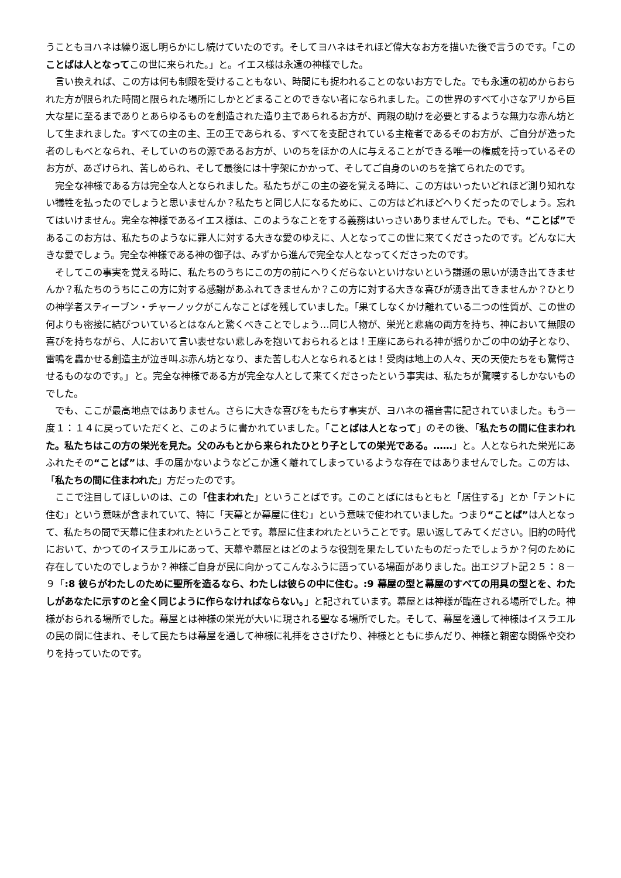うこともヨハネは繰り返し明らかにし続けていたのです。そしてヨハネはそれほど偉大なお方を描いた後で言うのです。「このことばは人となってこの世に来られた。」と。イエス様は永遠の神様でした。
言い換えれば、この方は何も制限を受けることもない、時間にも捉われることのないお方でした。でも永遠の初めからおられた方が限られた時間と限られた場所にしかとどまることのできない者になられました。この世界のすべて小さなアリから巨大な星に至るまでありとあらゆるものを創造された造り主であられるお方が、両親の助けを必要とするような無力な赤ん坊として生まれました。すべての主の主、王の王であられる、すべてを支配されている主権者であるそのお方が、ご自分が造った者のしもべとなられ、そしていのちの源であるお方が、いのちをほかの人に与えることができる唯一の権威を持っているそのお方が、あざけられ、苦しめられ、そして最後には十字架にかかって、そしてご自身のいのちを捨てられたのです。
完全な神様である方は完全な人となられました。私たちがこの主の姿を覚える時に、この方はいったいどれほど測り知れない犠牲を払ったのでしょうと思いませんか？私たちと同じ人になるために、この方はどれほどへりくだったのでしょう。忘れてはいけません。完全な神様であるイエス様は、このようなことをする義務はいっさいありませんでした。でも、“ことば”であるこのお方は、私たちのようなに罪人に対する大きな愛のゆえに、人となってこの世に来てくださったのです。どんなに大きな愛でしょう。完全な神様である神の御子は、みずから進んで完全な人となってくださったのです。
そしてこの事実を覚える時に、私たちのうちにこの方の前にへりくだらないといけないという謙遜の思いが湧き出てきませんか？私たちのうちにこの方に対する感謝があふれてきませんか？この方に対する大きな喜びが湧き出てきませんか？ひとりの神学者スティーブン・チャーノックがこんなことばを残していました。「果てしなくかけ離れている二つの性質が、この世の何よりも密接に結びついているとはなんと驚くべきことでしょう…同じ人物が、栄光と悲痛の両方を持ち、神において無限の喜びを持ちながら、人において言い表せない悲しみを抱いておられるとは！王座にあられる神が揺りかごの中の幼子となり、雷鳴を轟かせる創造主が泣き叫ぶ赤ん坊となり、また苦しむ人となられるとは！受肉は地上の人々、天の天使たちをも驚愕させるものなのです。」と。完全な神様である方が完全な人として来てくださったという事実は、私たちが驚嘆するしかないものでした。
でも、ここが最高地点ではありません。さらに大きな喜びをもたらす事実が、ヨハネの福音書に記されていました。もう一度１：１４に戻っていただくと、このように書かれていました。「ことばは人となって」のその後、「私たちの間に住まわれた。私たちはこの方の栄光を見た。父のみもとから来られたひとり子としての栄光である。……」と。人となられた栄光にあふれたその“ことば”は、手の届かないようなどこか遠く離れてしまっているような存在ではありませんでした。この方は、「私たちの間に住まわれた」方だったのです。
ここで注目してほしいのは、この「住まわれた」ということばです。このことばにはもともと「居住する」とか「テントに住む」という意味が含まれていて、特に「天幕とか幕屋に住む」という意味で使われていました。つまり“ことば”は人となって、私たちの間で天幕に住まわれたということです。幕屋に住まわれたということです。思い返してみてください。旧約の時代において、かつてのイスラエルにあって、天幕や幕屋とはどのような役割を果たしていたものだったでしょうか？何のために存在していたのでしょうか？神様ご自身が民に向かってこんなふうに語っている場面がありました。出エジプト記２５：８－９「:8 彼らがわたしのために聖所を造るなら、わたしは彼らの中に住む。:9 幕屋の型と幕屋のすべての用具の型とを、わたしがあなたに示すのと全く同じように作らなければならない。」と記されています。幕屋とは神様が臨在される場所でした。神様がおられる場所でした。幕屋とは神様の栄光が大いに現される聖なる場所でした。そして、幕屋を通して神様はイスラエルの民の間に住まれ、そして民たちは幕屋を通して神様に礼拝をささげたり、神様とともに歩んだり、神様と親密な関係や交わりを持っていたのです。